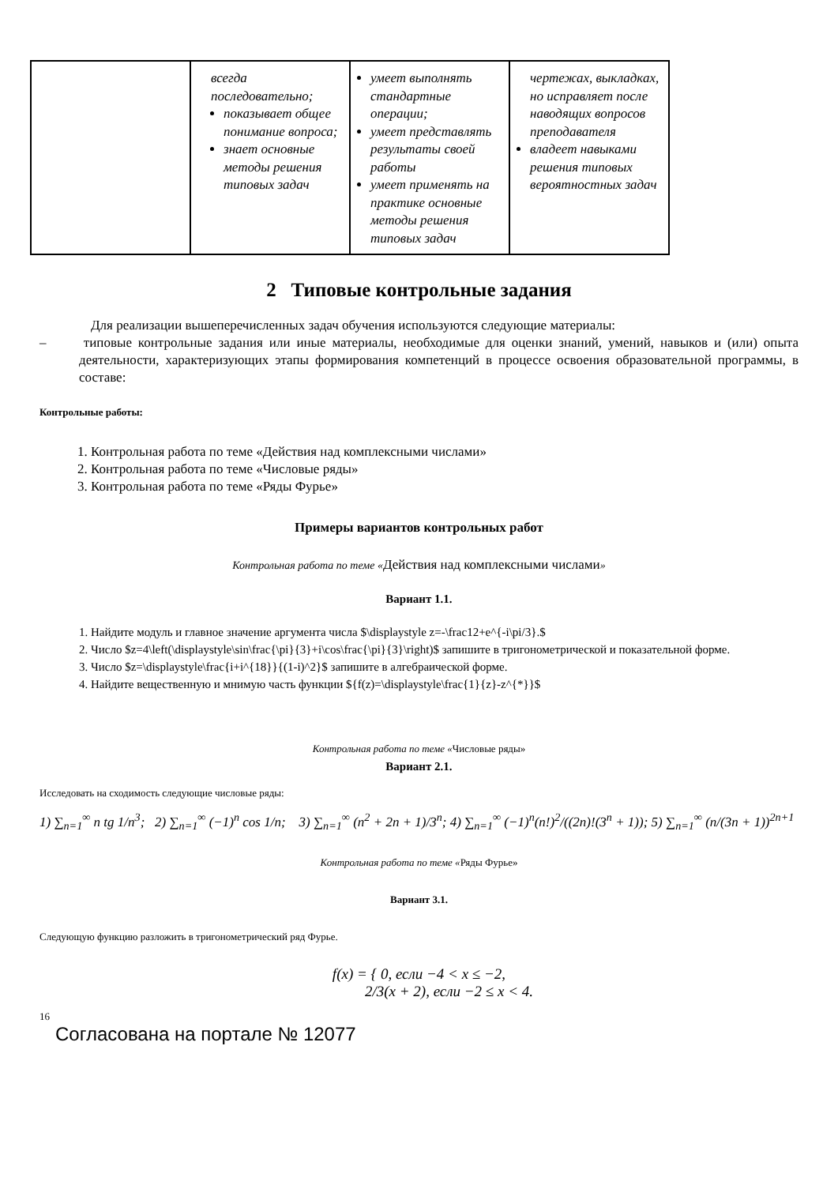| | всегда последовательно; показывает общее понимание вопроса; знает основные методы решения типовых задач | умеет выполнять стандартные операции; умеет представлять результаты своей работы умеет применять на практике основные методы решения типовых задач | чертежах, выкладках, но исправляет после наводящих вопросов преподавателя владеет навыками решения типовых вероятностных задач |
2 Типовые контрольные задания
Для реализации вышеперечисленных задач обучения используются следующие материалы:
– типовые контрольные задания или иные материалы, необходимые для оценки знаний, умений, навыков и (или) опыта деятельности, характеризующих этапы формирования компетенций в процессе освоения образовательной программы, в составе:
Контрольные работы:
1. Контрольная работа по теме «Действия над комплексными числами»
2. Контрольная работа по теме «Числовые ряды»
3. Контрольная работа по теме «Ряды Фурье»
Примеры вариантов контрольных работ
Контрольная работа по теме «Действия над комплексными числами»
Вариант 1.1.
1. Найдите модуль и главное значение аргумента числа $\displaystyle z=-\frac12+e^{-i\pi/3}.$
2. Число $z=4\left(\displaystyle\sin\frac{\pi}{3}+i\cos\frac{\pi}{3}\right)$ запишите в тригонометрической и показательной форме.
3. Число $z=\displaystyle\frac{i+i^{18}}{(1-i)^2}$ запишите в алгебраической форме.
4. Найдите вещественную и мнимую часть функции ${f(z)=\displaystyle\frac{1}{z}-z^{*}}$
Контрольная работа по теме «Числовые ряды»
Вариант 2.1.
Исследовать на сходимость следующие числовые ряды:
1) ∑<sub>n=1</sub><sup>∞</sup> n tg 1/n<sup>3</sup>; 2) ∑<sub>n=1</sub><sup>∞</sup> (−1)<sup>n</sup> cos 1/n; 3) ∑<sub>n=1</sub><sup>∞</sup> (n<sup>2</sup> + 2n + 1)/3<sup>n</sup>; 4) ∑<sub>n=1</sub><sup>∞</sup> (−1)<sup>n</sup>(n!)<sup>2</sup>/((2n)!(3<sup>n</sup> + 1)); 5) ∑<sub>n=1</sub><sup>∞</sup> (n/(3n + 1))<sup>2n+1</sup>
Контрольная работа по теме «Ряды Фурье»
Вариант 3.1.
Следующую функцию разложить в тригонометрический ряд Фурье.
f(x) = { 0, если −4 < x ≤ −2,
2/3(x + 2), если −2 ≤ x < 4.
16
Согласована на портале № 12077